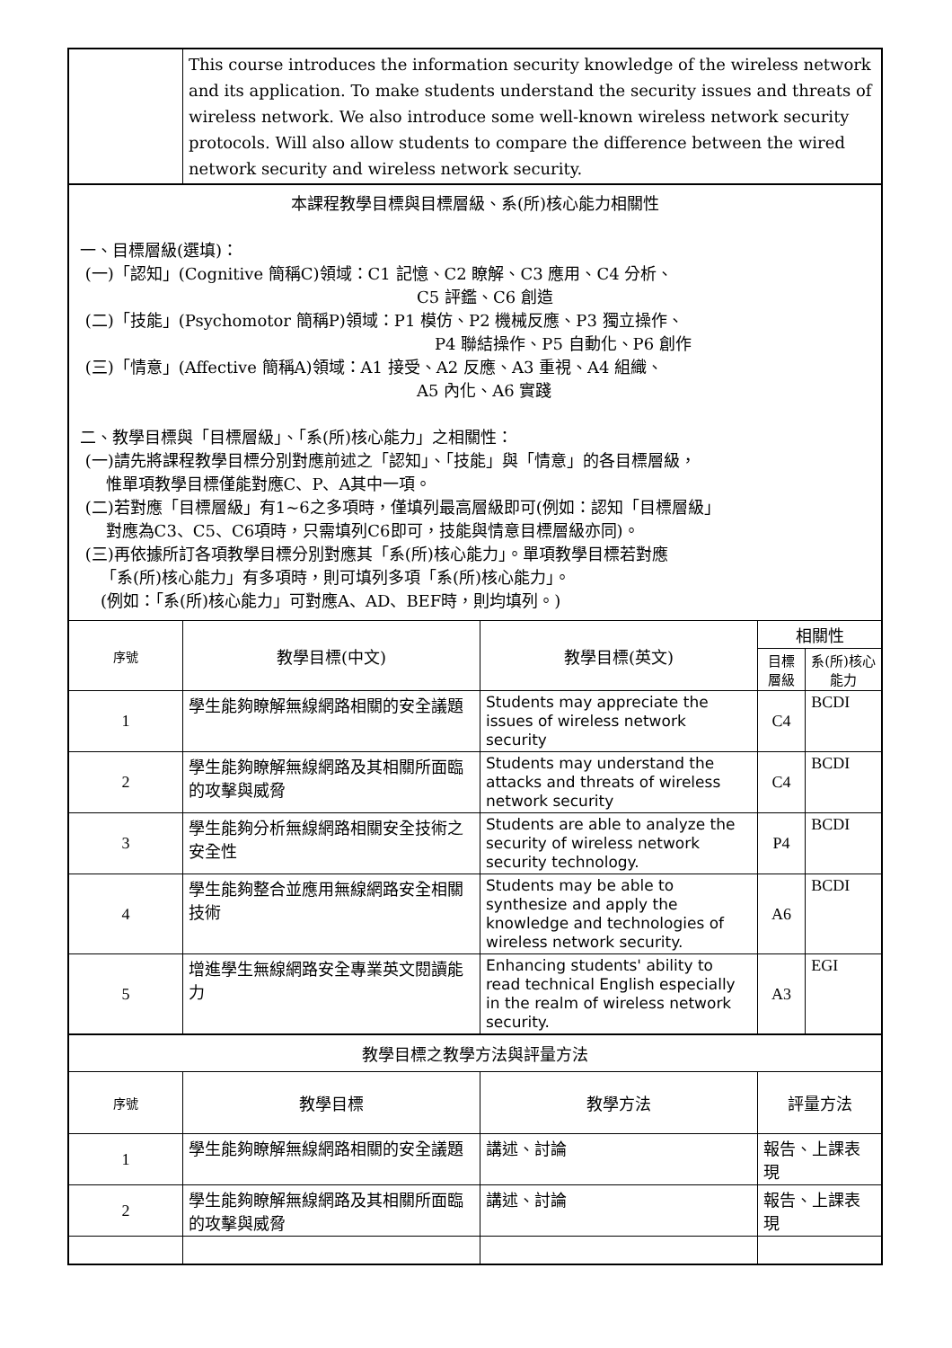| | This course introduces the information security knowledge of the wireless network and its application. To make students understand the security issues and threats of wireless network. We also introduce some well-known wireless network security protocols. Will also allow students to compare the difference between the wired network security and wireless network security. | | | |
| 本課程教學目標與目標層級、系(所)核心能力相關性 一、目標層級(選填)： (一)「認知」(Cognitive 簡稱C)領域：C1 記憶、C2 瞭解、C3 應用、C4 分析、 C5 評鑑、C6 創造 (二)「技能」(Psychomotor 簡稱P)領域：P1 模仿、P2 機械反應、P3 獨立操作、 P4 聯結操作、P5 自動化、P6 創作 (三)「情意」(Affective 簡稱A)領域：A1 接受、A2 反應、A3 重視、A4 組織、 A5 內化、A6 實踐 二、教學目標與「目標層級」、「系(所)核心能力」之相關性： (一)請先將課程教學目標分別對應前述之「認知」、「技能」與「情意」的各目標層級， 惟單項教學目標僅能對應C、P、A其中一項。 (二)若對應「目標層級」有1~6之多項時，僅填列最高層級即可(例如：認知「目標層級」 對應為C3、C5、C6項時，只需填列C6即可，技能與情意目標層級亦同)。 (三)再依據所訂各項教學目標分別對應其「系(所)核心能力」。單項教學目標若對應 「系(所)核心能力」有多項時，則可填列多項「系(所)核心能力」。 (例如：「系(所)核心能力」可對應A、AD、BEF時，則均填列。) | | | | |
| 序號 | 教學目標(中文) | 教學目標(英文) | 相關性 | |
| | | | 目標層級 | 系(所)核心能力 |
| 1 | 學生能夠瞭解無線網路相關的安全議題 | Students may appreciate the issues of wireless network security | C4 | BCDI |
| 2 | 學生能夠瞭解無線網路及其相關所面臨的攻擊與威脅 | Students may understand the attacks and threats of wireless network security | C4 | BCDI |
| 3 | 學生能夠分析無線網路相關安全技術之安全性 | Students are able to analyze the security of wireless network security technology. | P4 | BCDI |
| 4 | 學生能夠整合並應用無線網路安全相關技術 | Students may be able to synthesize and apply the knowledge and technologies of wireless network security. | A6 | BCDI |
| 5 | 增進學生無線網路安全專業英文閱讀能力 | Enhancing students' ability to read technical English especially in the realm of wireless network security. | A3 | EGI |
| 教學目標之教學方法與評量方法 | | | | |
| 序號 | 教學目標 | 教學方法 | 評量方法 | |
| 1 | 學生能夠瞭解無線網路相關的安全議題 | 講述、討論 | 報告、上課表現 | |
| 2 | 學生能夠瞭解無線網路及其相關所面臨的攻擊與威脅 | 講述、討論 | 報告、上課表現 | |